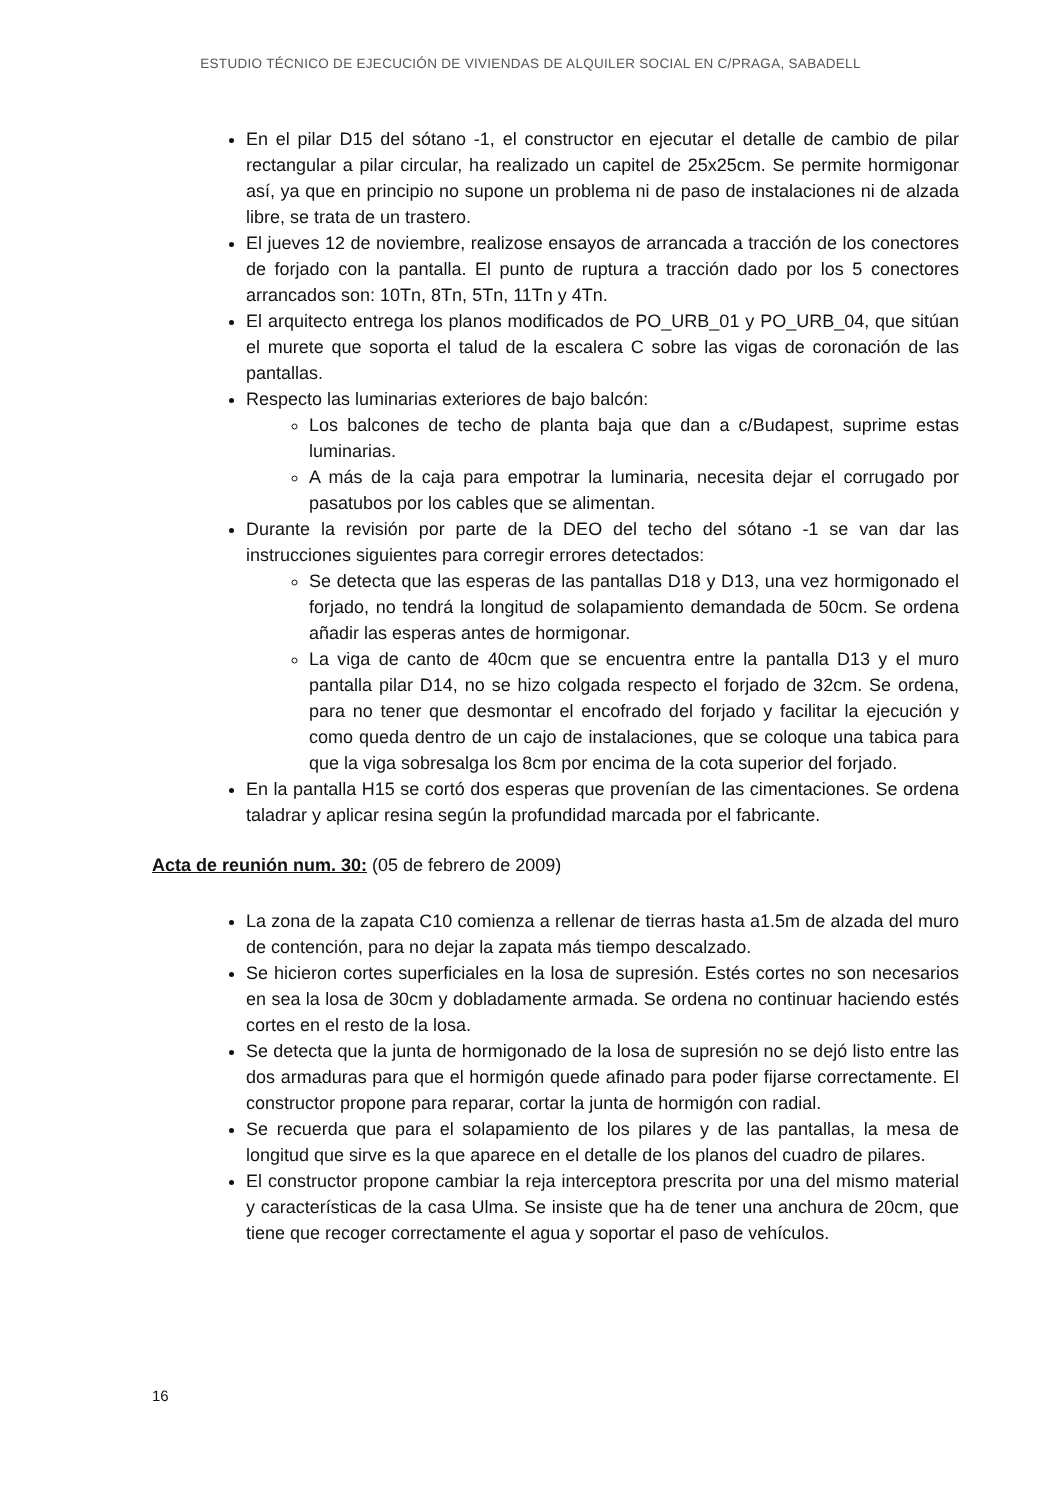ESTUDIO TÉCNICO DE EJECUCIÓN DE VIVIENDAS DE ALQUILER SOCIAL EN C/PRAGA, SABADELL
En el pilar D15 del sótano -1, el constructor en ejecutar el detalle de cambio de pilar rectangular a pilar circular, ha realizado un capitel de 25x25cm. Se permite hormigonar así, ya que en principio no supone un problema ni de paso de instalaciones ni de alzada libre, se trata de un trastero.
El jueves 12 de noviembre, realizose ensayos de arrancada a tracción de los conectores de forjado con la pantalla. El punto de ruptura a tracción dado por los 5 conectores arrancados son: 10Tn, 8Tn, 5Tn, 11Tn y 4Tn.
El arquitecto entrega los planos modificados de PO_URB_01 y PO_URB_04, que sitúan el murete que soporta el talud de la escalera C sobre las vigas de coronación de las pantallas.
Respecto las luminarias exteriores de bajo balcón:
Los balcones de techo de planta baja que dan a c/Budapest, suprime estas luminarias.
A más de la caja para empotrar la luminaria, necesita dejar el corrugado por pasatubos por los cables que se alimentan.
Durante la revisión por parte de la DEO del techo del sótano -1 se van dar las instrucciones siguientes para corregir errores detectados:
Se detecta que las esperas de las pantallas D18 y D13, una vez hormigonado el forjado, no tendrá la longitud de solapamiento demandada de 50cm. Se ordena añadir las esperas antes de hormigonar.
La viga de canto de 40cm que se encuentra entre la pantalla D13 y el muro pantalla pilar D14, no se hizo colgada respecto el forjado de 32cm. Se ordena, para no tener que desmontar el encofrado del forjado y facilitar la ejecución y como queda dentro de un cajo de instalaciones, que se coloque una tabica para que la viga sobresalga los 8cm por encima de la cota superior del forjado.
En la pantalla H15 se cortó dos esperas que provenían de las cimentaciones. Se ordena taladrar y aplicar resina según la profundidad marcada por el fabricante.
Acta de reunión num. 30: (05 de febrero de 2009)
La zona de la zapata C10 comienza a rellenar de tierras hasta a1.5m de alzada del muro de contención, para no dejar la zapata más tiempo descalzado.
Se hicieron cortes superficiales en la losa de supresión. Estés cortes no son necesarios en sea la losa de 30cm y dobladamente armada. Se ordena no continuar haciendo estés cortes en el resto de la losa.
Se detecta que la junta de hormigonado de la losa de supresión no se dejó listo entre las dos armaduras para que el hormigón quede afinado para poder fijarse correctamente. El constructor propone para reparar, cortar la junta de hormigón con radial.
Se recuerda que para el solapamiento de los pilares y de las pantallas, la mesa de longitud que sirve es la que aparece en el detalle de los planos del cuadro de pilares.
El constructor propone cambiar la reja interceptora prescrita por una del mismo material y características de la casa Ulma. Se insiste que ha de tener una anchura de 20cm, que tiene que recoger correctamente el agua y soportar el paso de vehículos.
16